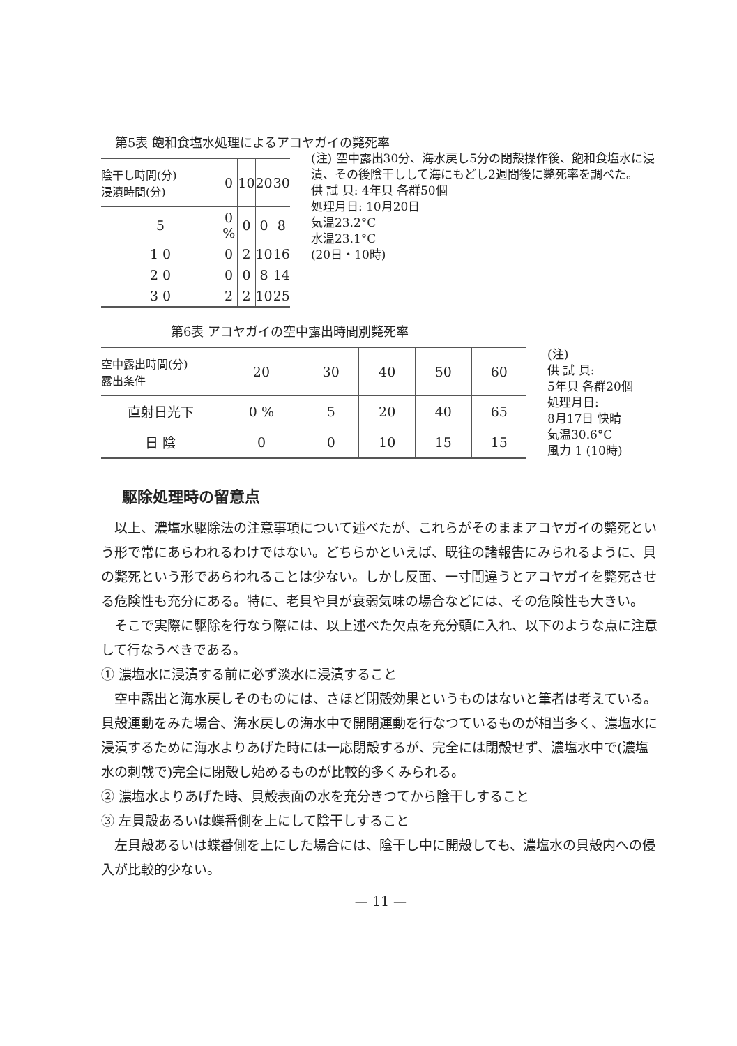第5表 飽和食塩水処理によるアコヤガイの斃死率
| 陰干し時間(分) 浸漬時間(分) | 0 | 10 | 20 | 30 |
| --- | --- | --- | --- | --- |
| 5 | 0 % | 0 | 0 | 8 |
| 1 0 | 0 | 2 | 10 | 16 |
| 2 0 | 0 | 0 | 8 | 14 |
| 3 0 | 2 | 2 | 10 | 25 |
(注) 空中露出30分、海水戻し5分の閉殻操作後、飽和食塩水に浸漬、その後陰干しして海にもどし2週間後に斃死率を調べた。
供 試 貝: 4年貝 各群50個
処理月日: 10月20日
気温23.2°C
水温23.1°C
(20日・10時)
第6表 アコヤガイの空中露出時間別斃死率
| 空中露出時間(分) 露出条件 | 20 | 30 | 40 | 50 | 60 |
| --- | --- | --- | --- | --- | --- |
| 直射日光下 | 0 % | 5 | 20 | 40 | 65 |
| 日 陰 | 0 | 0 | 10 | 15 | 15 |
(注)
供 試 貝:
5年貝 各群20個
処理月日:
8月17日 快晴
気温30.6°C
風力 1 (10時)
駆除処理時の留意点
以上、濃塩水駆除法の注意事項について述べたが、これらがそのままアコヤガイの斃死という形で常にあらわれるわけではない。どちらかといえば、既往の諸報告にみられるように、貝の斃死という形であらわれることは少ない。しかし反面、一寸間違うとアコヤガイを斃死させる危険性も充分にある。特に、老貝や貝が衰弱気味の場合などには、その危険性も大きい。
そこで実際に駆除を行なう際には、以上述べた欠点を充分頭に入れ、以下のような点に注意して行なうべきである。
① 濃塩水に浸漬する前に必ず淡水に浸漬すること
空中露出と海水戻しそのものには、さほど閉殻効果というものはないと筆者は考えている。貝殻運動をみた場合、海水戻しの海水中で開閉運動を行なつているものが相当多く、濃塩水に浸漬するために海水よりあげた時には一応閉殻するが、完全には閉殻せず、濃塩水中で(濃塩水の刺戟で)完全に閉殻し始めるものが比較的多くみられる。
② 濃塩水よりあげた時、貝殻表面の水を充分きつてから陰干しすること
③ 左貝殻あるいは蝶番側を上にして陰干しすること
左貝殻あるいは蝶番側を上にした場合には、陰干し中に開殻しても、濃塩水の貝殻内への侵入が比較的少ない。
— 11 —